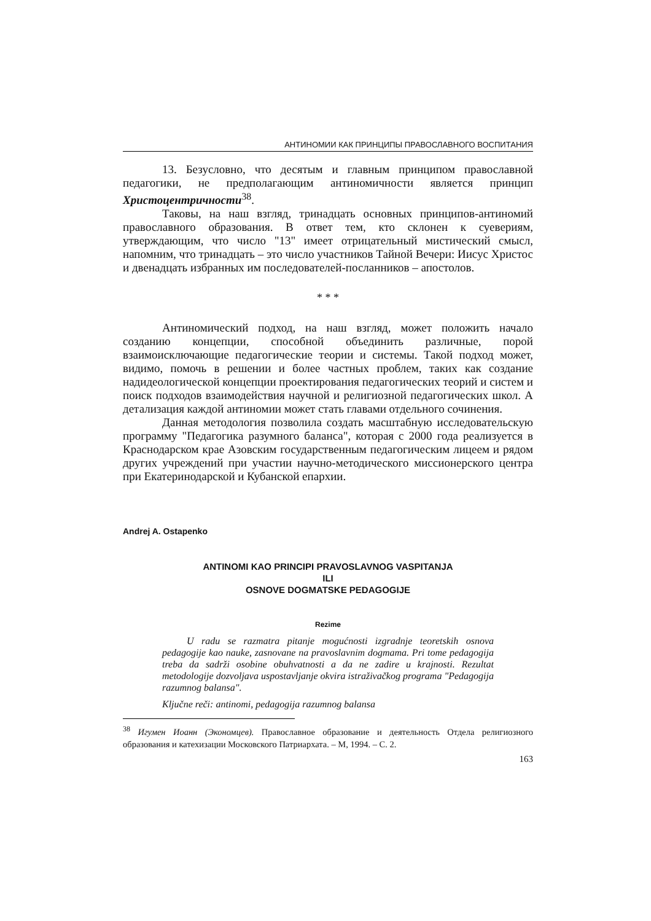АНТИНОМИИ КАК ПРИНЦИПЫ ПРАВОСЛАВНОГО ВОСПИТАНИЯ
13. Безусловно, что десятым и главным принципом православной педагогики, не предполагающим антиномичности является принцип Христоцентричности<sup>38</sup>.
Таковы, на наш взгляд, тринадцать основных принципов-антиномий православного образования. В ответ тем, кто склонен к суевериям, утверждающим, что число "13" имеет отрицательный мистический смысл, напомним, что тринадцать – это число участников Тайной Вечери: Иисус Христос и двенадцать избранных им последователей-посланников – апостолов.
* * *
Антиномический подход, на наш взгляд, может положить начало созданию концепции, способной объединить различные, порой взаимоисключающие педагогические теории и системы. Такой подход может, видимо, помочь в решении и более частных проблем, таких как создание надидеологической концепции проектирования педагогических теорий и систем и поиск подходов взаимодействия научной и религиозной педагогических школ. А детализация каждой антиномии может стать главами отдельного сочинения.
Данная методология позволила создать масштабную исследовательскую программу "Педагогика разумного баланса", которая с 2000 года реализуется в Краснодарском крае Азовским государственным педагогическим лицеем и рядом других учреждений при участии научно-методического миссионерского центра при Екатеринодарской и Кубанской епархии.
Andrej A. Ostapenko
ANTINOMI KAO PRINCIPI PRAVOSLAVNOG VASPITANJA
ILI
OSNOVE DOGMATSKE PEDAGOGIJE
Rezime
U radu se razmatra pitanje mogućnosti izgradnje teoretskih osnova pedagogije kao nauke, zasnovane na pravoslavnim dogmama. Pri tome pedagogija treba da sadrži osobine obuhvatnosti a da ne zadire u krajnosti. Rezultat metodologije dozvoljava uspostavljanje okvira istraživačkog programa "Pedagogija razumnog balansa".
Ključne reči: antinomi, pedagogija razumnog balansa
<sup>38</sup> Игумен Иоанн (Экономцев). Православное образование и деятельность Отдела религиозного образования и катехизации Московского Патриархата. – М, 1994. – С. 2.
163